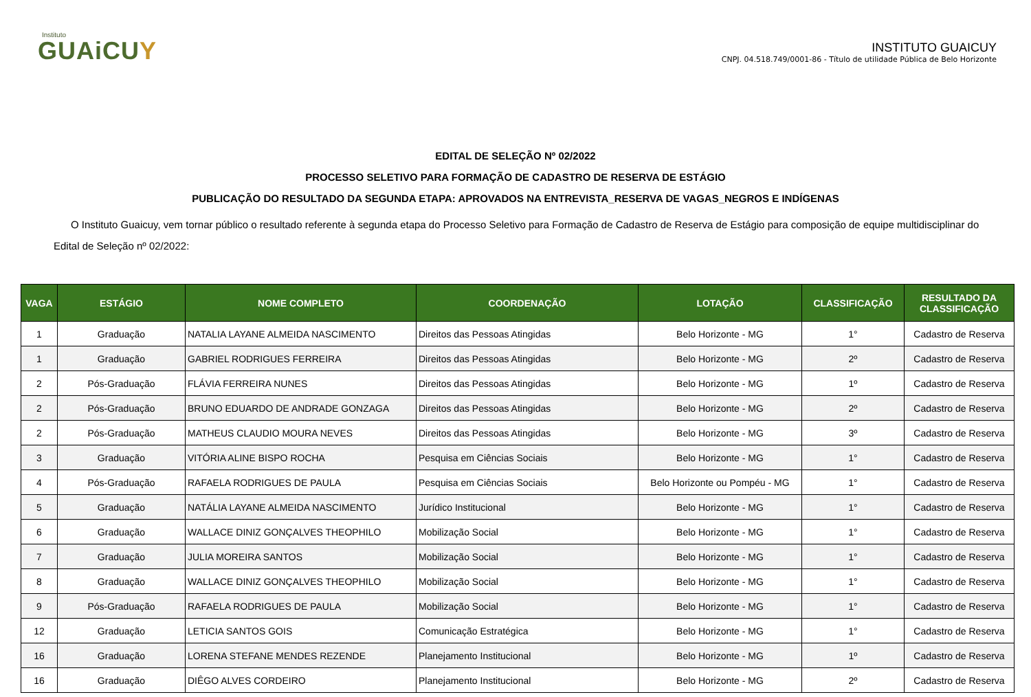Instituto
GUAiCUY
INSTITUTO GUAICUY
CNPJ. 04.518.749/0001-86 - Título de utilidade Pública de Belo Horizonte
EDITAL DE SELEÇÃO Nº 02/2022
PROCESSO SELETIVO PARA FORMAÇÃO DE CADASTRO DE RESERVA DE ESTÁGIO
PUBLICAÇÃO DO RESULTADO DA SEGUNDA ETAPA: APROVADOS NA ENTREVISTA_RESERVA DE VAGAS_NEGROS E INDÍGENAS
O Instituto Guaicuy, vem tornar público o resultado referente à segunda etapa do Processo Seletivo para Formação de Cadastro de Reserva de Estágio para composição de equipe multidisciplinar do Edital de Seleção nº 02/2022:
| VAGA | ESTÁGIO | NOME COMPLETO | COORDENAÇÃO | LOTAÇÃO | CLASSIFICAÇÃO | RESULTADO DA CLASSIFICAÇÃO |
| --- | --- | --- | --- | --- | --- | --- |
| 1 | Graduação | NATALIA LAYANE ALMEIDA NASCIMENTO | Direitos das Pessoas Atingidas | Belo Horizonte - MG | 1° | Cadastro de Reserva |
| 1 | Graduação | GABRIEL RODRIGUES FERREIRA | Direitos das Pessoas Atingidas | Belo Horizonte - MG | 2º | Cadastro de Reserva |
| 2 | Pós-Graduação | FLÁVIA FERREIRA NUNES | Direitos das Pessoas Atingidas | Belo Horizonte - MG | 1º | Cadastro de Reserva |
| 2 | Pós-Graduação | BRUNO EDUARDO DE ANDRADE GONZAGA | Direitos das Pessoas Atingidas | Belo Horizonte - MG | 2º | Cadastro de Reserva |
| 2 | Pós-Graduação | MATHEUS CLAUDIO MOURA NEVES | Direitos das Pessoas Atingidas | Belo Horizonte - MG | 3º | Cadastro de Reserva |
| 3 | Graduação | VITÓRIA ALINE BISPO ROCHA | Pesquisa em Ciências Sociais | Belo Horizonte - MG | 1° | Cadastro de Reserva |
| 4 | Pós-Graduação | RAFAELA RODRIGUES DE PAULA | Pesquisa em Ciências Sociais | Belo Horizonte ou Pompéu - MG | 1° | Cadastro de Reserva |
| 5 | Graduação | NATÁLIA LAYANE ALMEIDA NASCIMENTO | Jurídico Institucional | Belo Horizonte - MG | 1° | Cadastro de Reserva |
| 6 | Graduação | WALLACE DINIZ GONÇALVES THEOPHILO | Mobilização Social | Belo Horizonte - MG | 1° | Cadastro de Reserva |
| 7 | Graduação | JULIA MOREIRA SANTOS | Mobilização Social | Belo Horizonte - MG | 1° | Cadastro de Reserva |
| 8 | Graduação | WALLACE DINIZ GONÇALVES THEOPHILO | Mobilização Social | Belo Horizonte - MG | 1° | Cadastro de Reserva |
| 9 | Pós-Graduação | RAFAELA RODRIGUES DE PAULA | Mobilização Social | Belo Horizonte - MG | 1° | Cadastro de Reserva |
| 12 | Graduação | LETICIA SANTOS GOIS | Comunicação Estratégica | Belo Horizonte - MG | 1° | Cadastro de Reserva |
| 16 | Graduação | LORENA STEFANE MENDES REZENDE | Planejamento Institucional | Belo Horizonte - MG | 1º | Cadastro de Reserva |
| 16 | Graduação | DIÊGO ALVES CORDEIRO | Planejamento Institucional | Belo Horizonte - MG | 2º | Cadastro de Reserva |